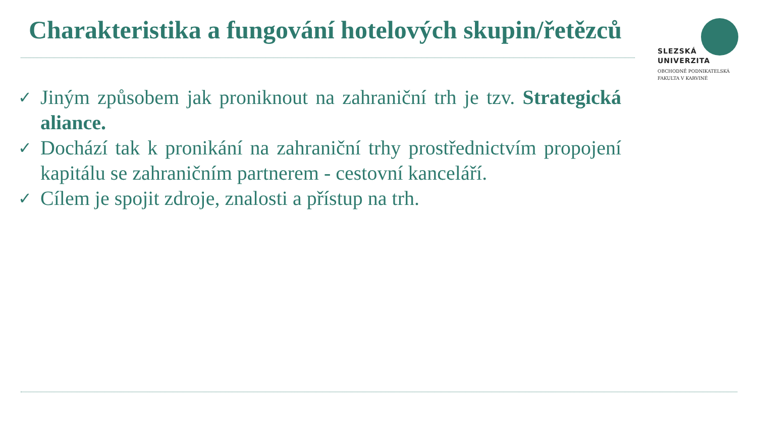Charakteristika a fungování hotelových skupin/řetězců
SLEZSKÁ
UNIVERZITA
OBCHODNĚ PODNIKATELSKÁ
FAKULTA V KARVINÉ
✓
Jiným způsobem jak proniknout na zahraniční trh je tzv. Strategická aliance.
✓
Dochází tak k pronikání na zahraniční trhy prostřednictvím propojení kapitálu se zahraničním partnerem - cestovní kanceláří.
✓
Cílem je spojit zdroje, znalosti a přístup na trh.